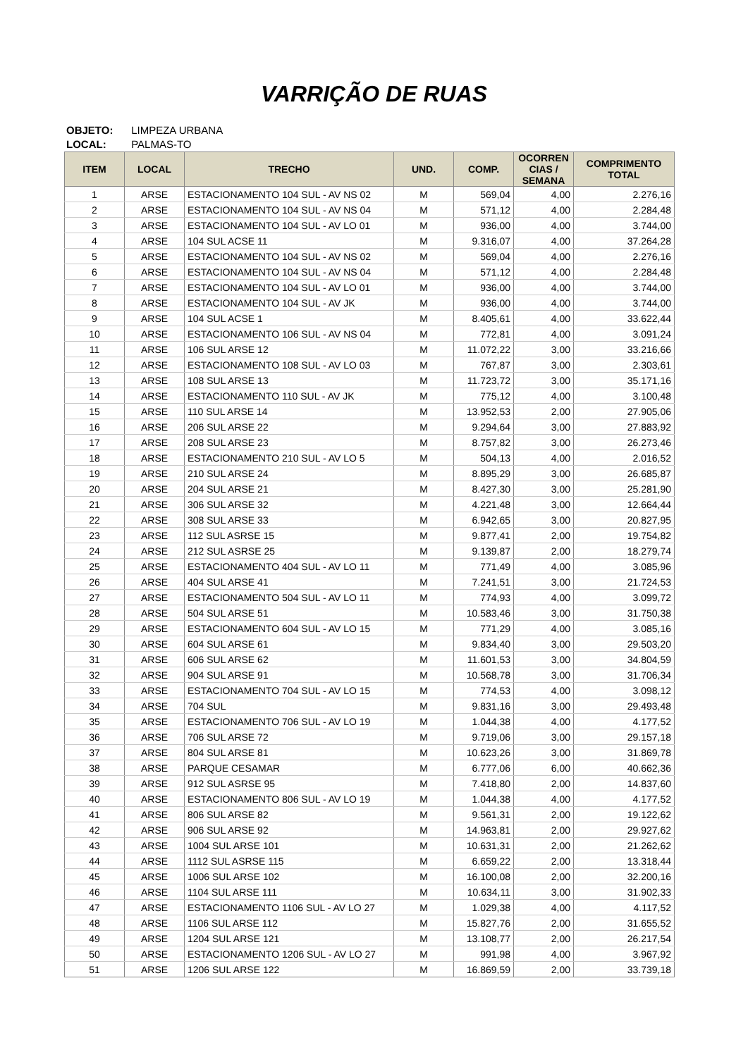VARRIÇÃO DE RUAS
OBJETO: LIMPEZA URBANA
LOCAL: PALMAS-TO
| ITEM | LOCAL | TRECHO | UND. | COMP. | OCORREN CIAS / SEMANA | COMPRIMENTO TOTAL |
| --- | --- | --- | --- | --- | --- | --- |
| 1 | ARSE | ESTACIONAMENTO 104 SUL - AV NS 02 | M | 569,04 | 4,00 | 2.276,16 |
| 2 | ARSE | ESTACIONAMENTO 104 SUL - AV NS 04 | M | 571,12 | 4,00 | 2.284,48 |
| 3 | ARSE | ESTACIONAMENTO 104 SUL - AV LO 01 | M | 936,00 | 4,00 | 3.744,00 |
| 4 | ARSE | 104 SUL ACSE 11 | M | 9.316,07 | 4,00 | 37.264,28 |
| 5 | ARSE | ESTACIONAMENTO 104 SUL - AV NS 02 | M | 569,04 | 4,00 | 2.276,16 |
| 6 | ARSE | ESTACIONAMENTO 104 SUL - AV NS 04 | M | 571,12 | 4,00 | 2.284,48 |
| 7 | ARSE | ESTACIONAMENTO 104 SUL - AV LO 01 | M | 936,00 | 4,00 | 3.744,00 |
| 8 | ARSE | ESTACIONAMENTO 104 SUL - AV JK | M | 936,00 | 4,00 | 3.744,00 |
| 9 | ARSE | 104 SUL ACSE 1 | M | 8.405,61 | 4,00 | 33.622,44 |
| 10 | ARSE | ESTACIONAMENTO 106 SUL - AV NS 04 | M | 772,81 | 4,00 | 3.091,24 |
| 11 | ARSE | 106 SUL ARSE 12 | M | 11.072,22 | 3,00 | 33.216,66 |
| 12 | ARSE | ESTACIONAMENTO 108 SUL - AV LO 03 | M | 767,87 | 3,00 | 2.303,61 |
| 13 | ARSE | 108 SUL ARSE 13 | M | 11.723,72 | 3,00 | 35.171,16 |
| 14 | ARSE | ESTACIONAMENTO 110 SUL - AV JK | M | 775,12 | 4,00 | 3.100,48 |
| 15 | ARSE | 110 SUL ARSE 14 | M | 13.952,53 | 2,00 | 27.905,06 |
| 16 | ARSE | 206 SUL ARSE 22 | M | 9.294,64 | 3,00 | 27.883,92 |
| 17 | ARSE | 208 SUL ARSE 23 | M | 8.757,82 | 3,00 | 26.273,46 |
| 18 | ARSE | ESTACIONAMENTO 210 SUL - AV LO 5 | M | 504,13 | 4,00 | 2.016,52 |
| 19 | ARSE | 210 SUL ARSE 24 | M | 8.895,29 | 3,00 | 26.685,87 |
| 20 | ARSE | 204 SUL ARSE 21 | M | 8.427,30 | 3,00 | 25.281,90 |
| 21 | ARSE | 306 SUL ARSE 32 | M | 4.221,48 | 3,00 | 12.664,44 |
| 22 | ARSE | 308 SUL ARSE 33 | M | 6.942,65 | 3,00 | 20.827,95 |
| 23 | ARSE | 112 SUL ASRSE 15 | M | 9.877,41 | 2,00 | 19.754,82 |
| 24 | ARSE | 212 SUL ASRSE 25 | M | 9.139,87 | 2,00 | 18.279,74 |
| 25 | ARSE | ESTACIONAMENTO 404 SUL - AV LO 11 | M | 771,49 | 4,00 | 3.085,96 |
| 26 | ARSE | 404 SUL ARSE 41 | M | 7.241,51 | 3,00 | 21.724,53 |
| 27 | ARSE | ESTACIONAMENTO 504 SUL - AV LO 11 | M | 774,93 | 4,00 | 3.099,72 |
| 28 | ARSE | 504 SUL ARSE 51 | M | 10.583,46 | 3,00 | 31.750,38 |
| 29 | ARSE | ESTACIONAMENTO 604 SUL - AV LO 15 | M | 771,29 | 4,00 | 3.085,16 |
| 30 | ARSE | 604 SUL ARSE 61 | M | 9.834,40 | 3,00 | 29.503,20 |
| 31 | ARSE | 606 SUL ARSE 62 | M | 11.601,53 | 3,00 | 34.804,59 |
| 32 | ARSE | 904 SUL ARSE 91 | M | 10.568,78 | 3,00 | 31.706,34 |
| 33 | ARSE | ESTACIONAMENTO 704 SUL - AV LO 15 | M | 774,53 | 4,00 | 3.098,12 |
| 34 | ARSE | 704 SUL | M | 9.831,16 | 3,00 | 29.493,48 |
| 35 | ARSE | ESTACIONAMENTO 706 SUL - AV LO 19 | M | 1.044,38 | 4,00 | 4.177,52 |
| 36 | ARSE | 706 SUL ARSE 72 | M | 9.719,06 | 3,00 | 29.157,18 |
| 37 | ARSE | 804 SUL ARSE 81 | M | 10.623,26 | 3,00 | 31.869,78 |
| 38 | ARSE | PARQUE CESAMAR | M | 6.777,06 | 6,00 | 40.662,36 |
| 39 | ARSE | 912 SUL ASRSE 95 | M | 7.418,80 | 2,00 | 14.837,60 |
| 40 | ARSE | ESTACIONAMENTO 806 SUL - AV LO 19 | M | 1.044,38 | 4,00 | 4.177,52 |
| 41 | ARSE | 806 SUL ARSE 82 | M | 9.561,31 | 2,00 | 19.122,62 |
| 42 | ARSE | 906 SUL ARSE 92 | M | 14.963,81 | 2,00 | 29.927,62 |
| 43 | ARSE | 1004 SUL ARSE 101 | M | 10.631,31 | 2,00 | 21.262,62 |
| 44 | ARSE | 1112 SUL ASRSE 115 | M | 6.659,22 | 2,00 | 13.318,44 |
| 45 | ARSE | 1006 SUL ARSE 102 | M | 16.100,08 | 2,00 | 32.200,16 |
| 46 | ARSE | 1104 SUL ARSE 111 | M | 10.634,11 | 3,00 | 31.902,33 |
| 47 | ARSE | ESTACIONAMENTO 1106 SUL - AV LO 27 | M | 1.029,38 | 4,00 | 4.117,52 |
| 48 | ARSE | 1106 SUL ARSE 112 | M | 15.827,76 | 2,00 | 31.655,52 |
| 49 | ARSE | 1204 SUL ARSE 121 | M | 13.108,77 | 2,00 | 26.217,54 |
| 50 | ARSE | ESTACIONAMENTO 1206 SUL - AV LO 27 | M | 991,98 | 4,00 | 3.967,92 |
| 51 | ARSE | 1206 SUL ARSE 122 | M | 16.869,59 | 2,00 | 33.739,18 |